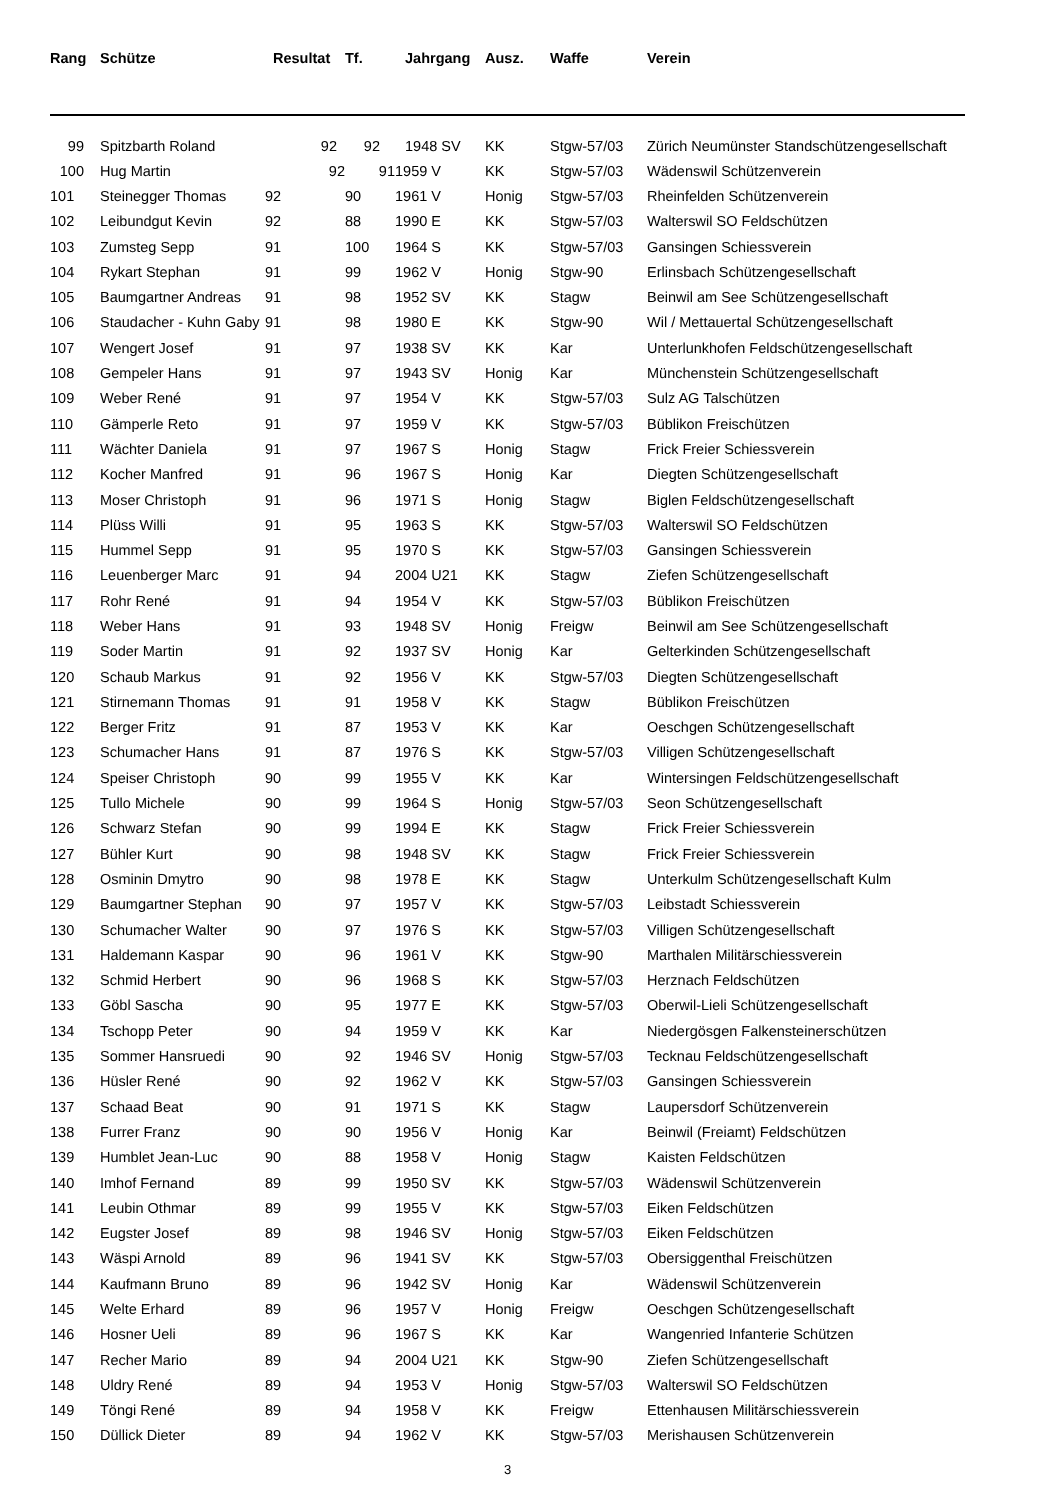| Rang | Schütze | Resultat | Tf. | Jahrgang | Ausz. | Waffe | Verein |
| --- | --- | --- | --- | --- | --- | --- | --- |
| 99 | Spitzbarth Roland | 92 | 92 | 1948 SV | KK | Stgw-57/03 | Zürich Neumünster Standschützengesellschaft |
| 100 | Hug Martin | 92 | 91 | 1959 V | KK | Stgw-57/03 | Wädenswil Schützenverein |
| 101 | Steinegger Thomas | 92 | 90 | 1961 V | Honig | Stgw-57/03 | Rheinfelden Schützenverein |
| 102 | Leibundgut Kevin | 92 | 88 | 1990 E | KK | Stgw-57/03 | Walterswil SO Feldschützen |
| 103 | Zumsteg Sepp | 91 | 100 | 1964 S | KK | Stgw-57/03 | Gansingen Schiessverein |
| 104 | Rykart Stephan | 91 | 99 | 1962 V | Honig | Stgw-90 | Erlinsbach Schützengesellschaft |
| 105 | Baumgartner Andreas | 91 | 98 | 1952 SV | KK | Stagw | Beinwil am See Schützengesellschaft |
| 106 | Staudacher - Kuhn Gaby | 91 | 98 | 1980 E | KK | Stgw-90 | Wil / Mettauertal Schützengesellschaft |
| 107 | Wengert Josef | 91 | 97 | 1938 SV | KK | Kar | Unterlunkhofen Feldschützengesellschaft |
| 108 | Gempeler Hans | 91 | 97 | 1943 SV | Honig | Kar | Münchenstein Schützengesellschaft |
| 109 | Weber René | 91 | 97 | 1954 V | KK | Stgw-57/03 | Sulz AG Talschützen |
| 110 | Gämperle Reto | 91 | 97 | 1959 V | KK | Stgw-57/03 | Büblikon Freischützen |
| 111 | Wächter Daniela | 91 | 97 | 1967 S | Honig | Stagw | Frick Freier Schiessverein |
| 112 | Kocher Manfred | 91 | 96 | 1967 S | Honig | Kar | Diegten Schützengesellschaft |
| 113 | Moser Christoph | 91 | 96 | 1971 S | Honig | Stagw | Biglen Feldschützengesellschaft |
| 114 | Plüss Willi | 91 | 95 | 1963 S | KK | Stgw-57/03 | Walterswil SO Feldschützen |
| 115 | Hummel Sepp | 91 | 95 | 1970 S | KK | Stgw-57/03 | Gansingen Schiessverein |
| 116 | Leuenberger Marc | 91 | 94 | 2004 U21 | KK | Stagw | Ziefen Schützengesellschaft |
| 117 | Rohr René | 91 | 94 | 1954 V | KK | Stgw-57/03 | Büblikon Freischützen |
| 118 | Weber Hans | 91 | 93 | 1948 SV | Honig | Freigw | Beinwil am See Schützengesellschaft |
| 119 | Soder Martin | 91 | 92 | 1937 SV | Honig | Kar | Gelterkinden Schützengesellschaft |
| 120 | Schaub Markus | 91 | 92 | 1956 V | KK | Stgw-57/03 | Diegten Schützengesellschaft |
| 121 | Stirnemann Thomas | 91 | 91 | 1958 V | KK | Stagw | Büblikon Freischützen |
| 122 | Berger Fritz | 91 | 87 | 1953 V | KK | Kar | Oeschgen Schützengesellschaft |
| 123 | Schumacher Hans | 91 | 87 | 1976 S | KK | Stgw-57/03 | Villigen Schützengesellschaft |
| 124 | Speiser Christoph | 90 | 99 | 1955 V | KK | Kar | Wintersingen Feldschützengesellschaft |
| 125 | Tullo Michele | 90 | 99 | 1964 S | Honig | Stgw-57/03 | Seon Schützengesellschaft |
| 126 | Schwarz Stefan | 90 | 99 | 1994 E | KK | Stagw | Frick Freier Schiessverein |
| 127 | Bühler Kurt | 90 | 98 | 1948 SV | KK | Stagw | Frick Freier Schiessverein |
| 128 | Osminin Dmytro | 90 | 98 | 1978 E | KK | Stagw | Unterkulm Schützengesellschaft Kulm |
| 129 | Baumgartner Stephan | 90 | 97 | 1957 V | KK | Stgw-57/03 | Leibstadt Schiessverein |
| 130 | Schumacher Walter | 90 | 97 | 1976 S | KK | Stgw-57/03 | Villigen Schützengesellschaft |
| 131 | Haldemann Kaspar | 90 | 96 | 1961 V | KK | Stgw-90 | Marthalen Militärschiessverein |
| 132 | Schmid Herbert | 90 | 96 | 1968 S | KK | Stgw-57/03 | Herznach Feldschützen |
| 133 | Göbl Sascha | 90 | 95 | 1977 E | KK | Stgw-57/03 | Oberwil-Lieli Schützengesellschaft |
| 134 | Tschopp Peter | 90 | 94 | 1959 V | KK | Kar | Niedergösgen Falkensteinerschützen |
| 135 | Sommer Hansruedi | 90 | 92 | 1946 SV | Honig | Stgw-57/03 | Tecknau Feldschützengesellschaft |
| 136 | Hüsler René | 90 | 92 | 1962 V | KK | Stgw-57/03 | Gansingen Schiessverein |
| 137 | Schaad Beat | 90 | 91 | 1971 S | KK | Stagw | Laupersdorf Schützenverein |
| 138 | Furrer Franz | 90 | 90 | 1956 V | Honig | Kar | Beinwil (Freiamt) Feldschützen |
| 139 | Humblet Jean-Luc | 90 | 88 | 1958 V | Honig | Stagw | Kaisten Feldschützen |
| 140 | Imhof Fernand | 89 | 99 | 1950 SV | KK | Stgw-57/03 | Wädenswil Schützenverein |
| 141 | Leubin Othmar | 89 | 99 | 1955 V | KK | Stgw-57/03 | Eiken Feldschützen |
| 142 | Eugster Josef | 89 | 98 | 1946 SV | Honig | Stgw-57/03 | Eiken Feldschützen |
| 143 | Wäspi Arnold | 89 | 96 | 1941 SV | KK | Stgw-57/03 | Obersiggenthal Freischützen |
| 144 | Kaufmann Bruno | 89 | 96 | 1942 SV | Honig | Kar | Wädenswil Schützenverein |
| 145 | Welte Erhard | 89 | 96 | 1957 V | Honig | Freigw | Oeschgen Schützengesellschaft |
| 146 | Hosner Ueli | 89 | 96 | 1967 S | KK | Kar | Wangenried Infanterie Schützen |
| 147 | Recher Mario | 89 | 94 | 2004 U21 | KK | Stgw-90 | Ziefen Schützengesellschaft |
| 148 | Uldry René | 89 | 94 | 1953 V | Honig | Stgw-57/03 | Walterswil SO Feldschützen |
| 149 | Töngi René | 89 | 94 | 1958 V | KK | Freigw | Ettenhausen Militärschiessverein |
| 150 | Düllick Dieter | 89 | 94 | 1962 V | KK | Stgw-57/03 | Merishausen Schützenverein |
3